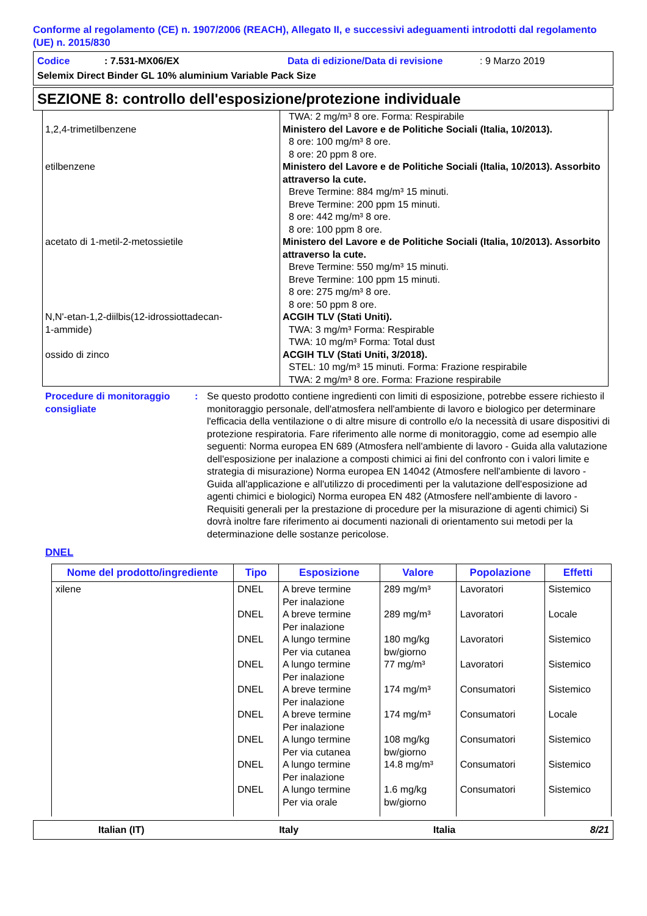Conforme al regolamento (CE) n. 1907/2006 (REACH), Allegato II, e successivi adeguamenti introdotti dal regolamento (UE) n. 2015/830
Codice: 7.531-MX06/EX Data di edizione/Data di revisione: 9 Marzo 2019
Selemix Direct Binder GL 10% aluminium Variable Pack Size
SEZIONE 8: controllo dell'esposizione/protezione individuale
| | TWA: 2 mg/m³ 8 ore. Forma: Respirabile |
| 1,2,4-trimetilbenzene | Ministero del Lavore e de Politiche Sociali (Italia, 10/2013). 8 ore: 100 mg/m³ 8 ore. 8 ore: 20 ppm 8 ore. |
| etilbenzene | Ministero del Lavore e de Politiche Sociali (Italia, 10/2013). Assorbito attraverso la cute. Breve Termine: 884 mg/m³ 15 minuti. Breve Termine: 200 ppm 15 minuti. 8 ore: 442 mg/m³ 8 ore. 8 ore: 100 ppm 8 ore. |
| acetato di 1-metil-2-metossietile | Ministero del Lavore e de Politiche Sociali (Italia, 10/2013). Assorbito attraverso la cute. Breve Termine: 550 mg/m³ 15 minuti. Breve Termine: 100 ppm 15 minuti. 8 ore: 275 mg/m³ 8 ore. 8 ore: 50 ppm 8 ore. |
| N,N'-etan-1,2-diilbis(12-idrossiottadecan- 1-ammide) | ACGIH TLV (Stati Uniti). TWA: 3 mg/m³ Forma: Respirable TWA: 10 mg/m³ Forma: Total dust |
| ossido di zinco | ACGIH TLV (Stati Uniti, 3/2018). STEL: 10 mg/m³ 15 minuti. Forma: Frazione respirabile TWA: 2 mg/m³ 8 ore. Forma: Frazione respirabile |
Procedure di monitoraggio consigliate
: Se questo prodotto contiene ingredienti con limiti di esposizione, potrebbe essere richiesto il monitoraggio personale, dell'atmosfera nell'ambiente di lavoro e biologico per determinare l'efficacia della ventilazione o di altre misure di controllo e/o la necessità di usare dispositivi di protezione respiratoria. Fare riferimento alle norme di monitoraggio, come ad esempio alle seguenti: Norma europea EN 689 (Atmosfera nell'ambiente di lavoro - Guida alla valutazione dell'esposizione per inalazione a composti chimici ai fini del confronto con i valori limite e strategia di misurazione) Norma europea EN 14042 (Atmosfere nell'ambiente di lavoro - Guida all'applicazione e all'utilizzo di procedimenti per la valutazione dell'esposizione ad agenti chimici e biologici) Norma europea EN 482 (Atmosfere nell'ambiente di lavoro - Requisiti generali per la prestazione di procedure per la misurazione di agenti chimici) Si dovrà inoltre fare riferimento ai documenti nazionali di orientamento sui metodi per la determinazione delle sostanze pericolose.
DNEL
| Nome del prodotto/ingrediente | Tipo | Esposizione | Valore | Popolazione | Effetti |
| --- | --- | --- | --- | --- | --- |
| xilene | DNEL DNEL DNEL DNEL DNEL DNEL DNEL DNEL DNEL | A breve termine Per inalazione A breve termine Per inalazione A lungo termine Per via cutanea A lungo termine Per inalazione A breve termine Per inalazione A breve termine Per inalazione A lungo termine Per via cutanea A lungo termine Per inalazione A lungo termine Per via orale | 289 mg/m³ 289 mg/m³ 180 mg/kg bw/giorno 77 mg/m³ 174 mg/m³ 174 mg/m³ 108 mg/kg bw/giorno 14.8 mg/m³ 1.6 mg/kg bw/giorno | Lavoratori Lavoratori Lavoratori Lavoratori Consumatori Consumatori Consumatori Consumatori Consumatori | Sistemico Locale Sistemico Sistemico Sistemico Locale Sistemico Sistemico Sistemico |
Italian (IT) Italy Italia 8/21